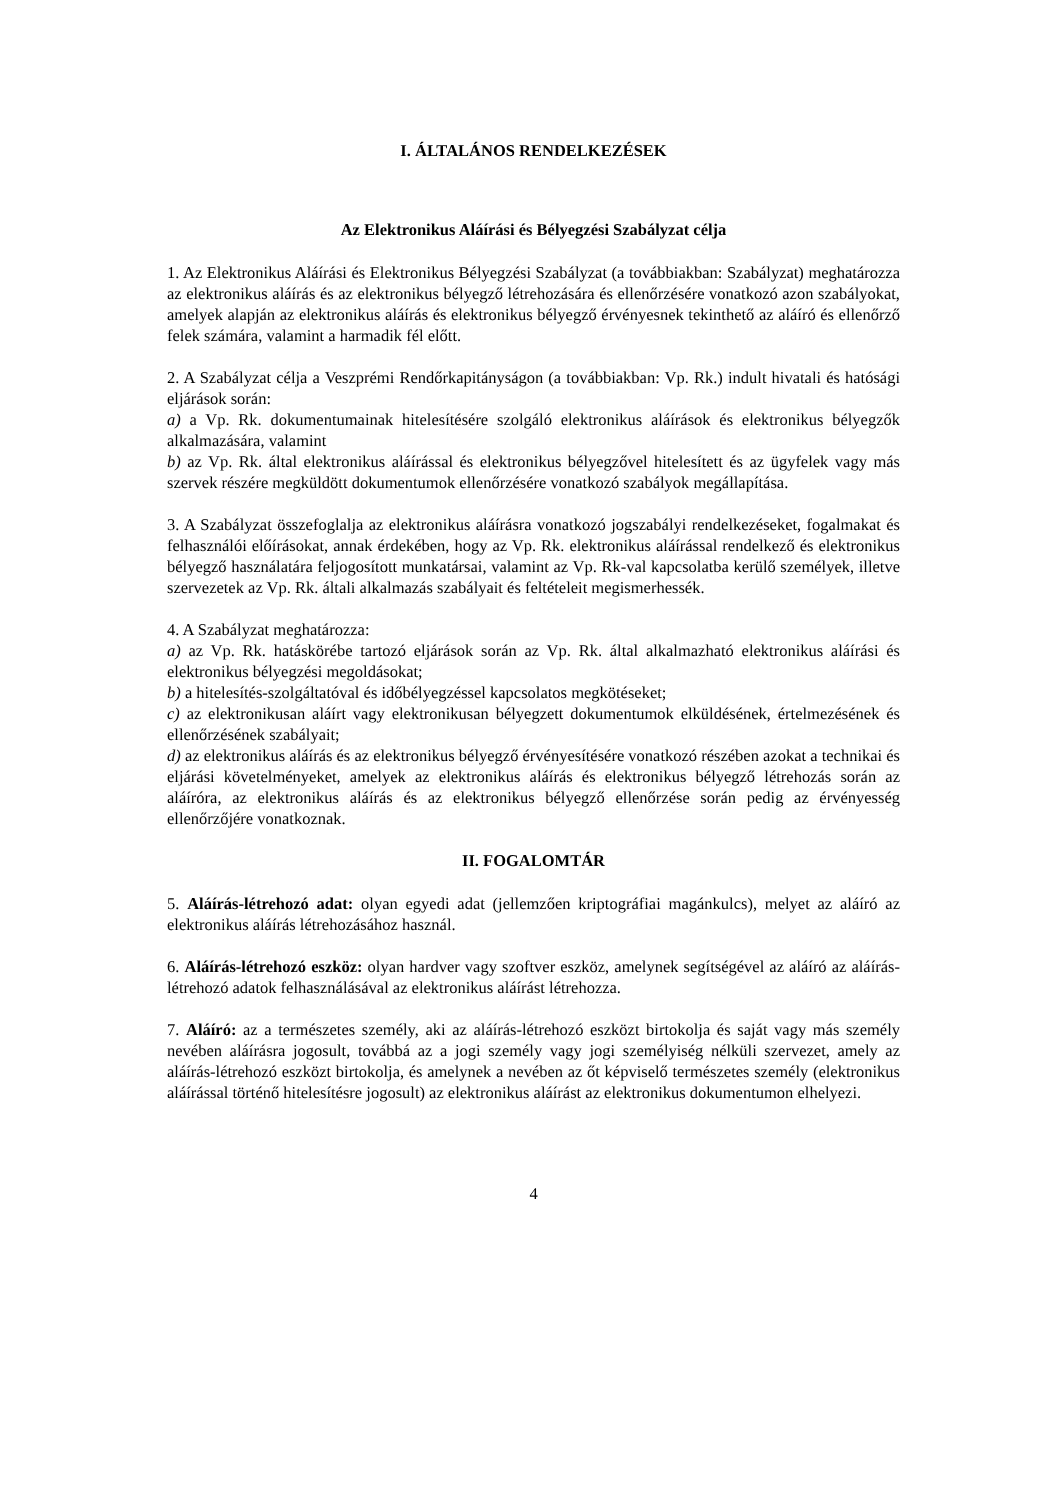I. ÁLTALÁNOS RENDELKEZÉSEK
Az Elektronikus Aláírási és Bélyegzési Szabályzat célja
1. Az Elektronikus Aláírási és Elektronikus Bélyegzési Szabályzat (a továbbiakban: Szabályzat) meghatározza az elektronikus aláírás és az elektronikus bélyegző létrehozására és ellenőrzésére vonatkozó azon szabályokat, amelyek alapján az elektronikus aláírás és elektronikus bélyegző érvényesnek tekinthető az aláíró és ellenőrző felek számára, valamint a harmadik fél előtt.
2. A Szabályzat célja a Veszprémi Rendőrkapitányságon (a továbbiakban: Vp. Rk.) indult hivatali és hatósági eljárások során:
a) a Vp. Rk. dokumentumainak hitelesítésére szolgáló elektronikus aláírások és elektronikus bélyegzők alkalmazására, valamint
b) az Vp. Rk. által elektronikus aláírással és elektronikus bélyegzővel hitelesített és az ügyfelek vagy más szervek részére megküldött dokumentumok ellenőrzésére vonatkozó szabályok megállapítása.
3. A Szabályzat összefoglalja az elektronikus aláírásra vonatkozó jogszabályi rendelkezéseket, fogalmakat és felhasználói előírásokat, annak érdekében, hogy az Vp. Rk. elektronikus aláírással rendelkező és elektronikus bélyegző használatára feljogosított munkatársai, valamint az Vp. Rk-val kapcsolatba kerülő személyek, illetve szervezetek az Vp. Rk. általi alkalmazás szabályait és feltételeit megismerhessék.
4. A Szabályzat meghatározza:
a) az Vp. Rk. hatáskörébe tartozó eljárások során az Vp. Rk. által alkalmazható elektronikus aláírási és elektronikus bélyegzési megoldásokat;
b) a hitelesítés-szolgáltatóval és időbélyegzéssel kapcsolatos megkötéseket;
c) az elektronikusan aláírt vagy elektronikusan bélyegzett dokumentumok elküldésének, értelmezésének és ellenőrzésének szabályait;
d) az elektronikus aláírás és az elektronikus bélyegző érvényesítésére vonatkozó részében azokat a technikai és eljárási követelményeket, amelyek az elektronikus aláírás és elektronikus bélyegző létrehozás során az aláíróra, az elektronikus aláírás és az elektronikus bélyegző ellenőrzése során pedig az érvényesség ellenőrzőjére vonatkoznak.
II. FOGALOMTÁR
5. Aláírás-létrehozó adat: olyan egyedi adat (jellemzően kriptográfiai magánkulcs), melyet az aláíró az elektronikus aláírás létrehozásához használ.
6. Aláírás-létrehozó eszköz: olyan hardver vagy szoftver eszköz, amelynek segítségével az aláíró az aláírás-létrehozó adatok felhasználásával az elektronikus aláírást létrehozza.
7. Aláíró: az a természetes személy, aki az aláírás-létrehozó eszközt birtokolja és saját vagy más személy nevében aláírásra jogosult, továbbá az a jogi személy vagy jogi személyiség nélküli szervezet, amely az aláírás-létrehozó eszközt birtokolja, és amelynek a nevében az őt képviselő természetes személy (elektronikus aláírással történő hitelesítésre jogosult) az elektronikus aláírást az elektronikus dokumentumon elhelyezi.
4